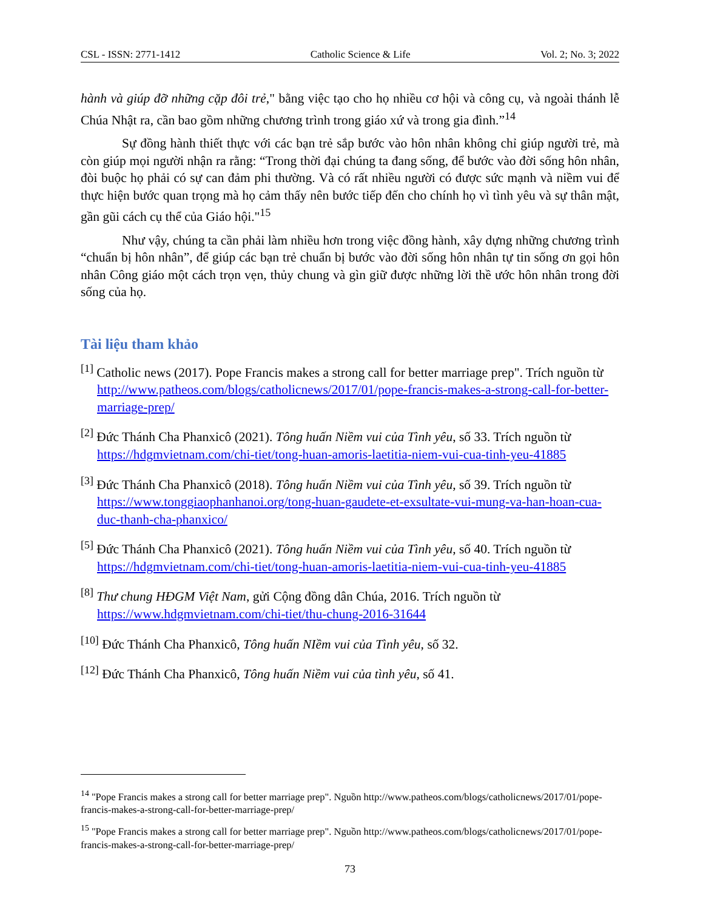CSL - ISSN: 2771-1412 Catholic Science & Life Vol. 2; No. 3; 2022
hành và giúp đỡ những cặp đôi trẻ," bằng việc tạo cho họ nhiều cơ hội và công cụ, và ngoài thánh lễ Chúa Nhật ra, cần bao gồm những chương trình trong giáo xứ và trong gia đình.”<sup>14</sup>
Sự đồng hành thiết thực với các bạn trẻ sắp bước vào hôn nhân không chỉ giúp người trẻ, mà còn giúp mọi người nhận ra rằng: “Trong thời đại chúng ta đang sống, để bước vào đời sống hôn nhân, đòi buộc họ phải có sự can đảm phi thường. Và có rất nhiều người có được sức mạnh và niềm vui để thực hiện bước quan trọng mà họ cảm thấy nên bước tiếp đến cho chính họ vì tình yêu và sự thân mật, gần gũi cách cụ thể của Giáo hội."<sup>15</sup>
Như vậy, chúng ta cần phải làm nhiều hơn trong việc đồng hành, xây dựng những chương trình “chuẩn bị hôn nhân”, để giúp các bạn trẻ chuẩn bị bước vào đời sống hôn nhân tự tin sống ơn gọi hôn nhân Công giáo một cách trọn vẹn, thủy chung và gìn giữ được những lời thề ước hôn nhân trong đời sống của họ.
Tài liệu tham khảo
<sup>[1]</sup> Catholic news (2017). Pope Francis makes a strong call for better marriage prep". Trích nguồn từ http://www.patheos.com/blogs/catholicnews/2017/01/pope-francis-makes-a-strong-call-for-better-marriage-prep/
<sup>[2]</sup> Đức Thánh Cha Phanxicô (2021). Tông huấn Niềm vui của Tình yêu, số 33. Trích nguồn từ https://hdgmvietnam.com/chi-tiet/tong-huan-amoris-laetitia-niem-vui-cua-tinh-yeu-41885
<sup>[3]</sup> Đức Thánh Cha Phanxicô (2018). Tông huấn Niềm vui của Tình yêu, số 39. Trích nguồn từ https://www.tonggiaophanhanoi.org/tong-huan-gaudete-et-exsultate-vui-mung-va-han-hoan-cua-duc-thanh-cha-phanxico/
<sup>[5]</sup> Đức Thánh Cha Phanxicô (2021). Tông huấn Niềm vui của Tình yêu, số 40. Trích nguồn từ https://hdgmvietnam.com/chi-tiet/tong-huan-amoris-laetitia-niem-vui-cua-tinh-yeu-41885
<sup>[8]</sup> Thư chung HĐGM Việt Nam, gửi Cộng đồng dân Chúa, 2016. Trích nguồn từ https://www.hdgmvietnam.com/chi-tiet/thu-chung-2016-31644
<sup>[10]</sup> Đức Thánh Cha Phanxicô, Tông huấn NIềm vui của Tình yêu, số 32.
<sup>[12]</sup> Đức Thánh Cha Phanxicô, Tông huấn Niềm vui của tình yêu, số 41.
<sup>14</sup> "Pope Francis makes a strong call for better marriage prep". Nguồn http://www.patheos.com/blogs/catholicnews/2017/01/pope-francis-makes-a-strong-call-for-better-marriage-prep/
<sup>15</sup> "Pope Francis makes a strong call for better marriage prep". Nguồn http://www.patheos.com/blogs/catholicnews/2017/01/pope-francis-makes-a-strong-call-for-better-marriage-prep/
73